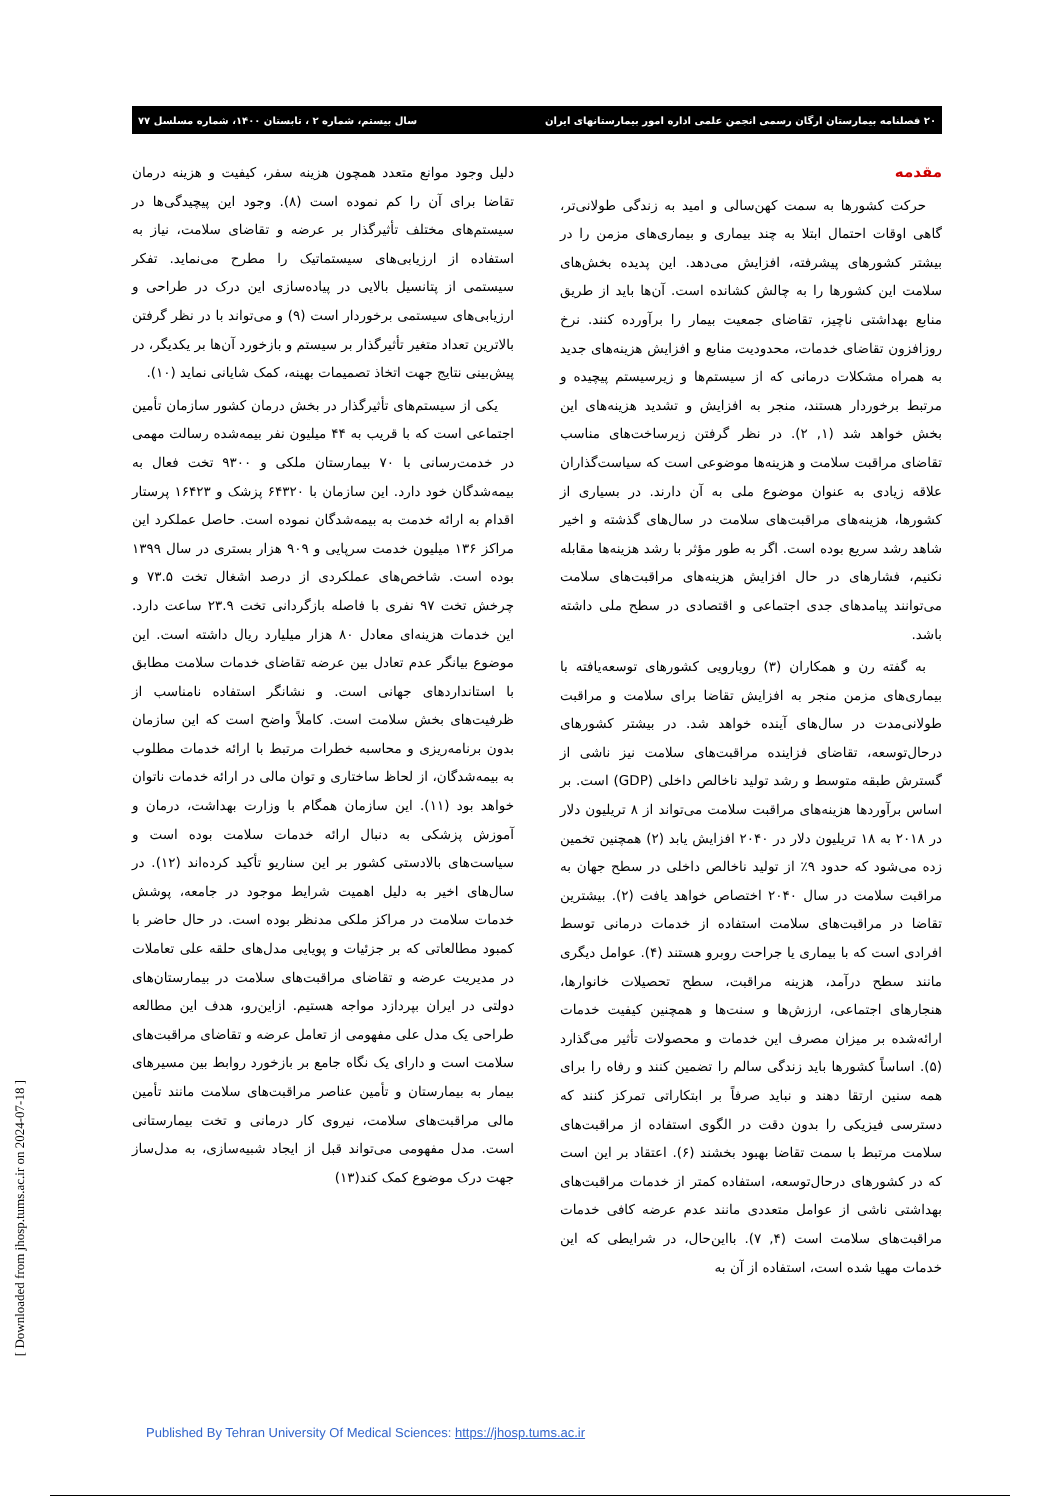۲۰ فصلنامه بیمارستان ارگان رسمی انجمن علمی اداره امور بیمارستانهای ایران سال بیستم، شماره ۲ ، تابستان ۱۴۰۰، شماره مسلسل ۷۷
مقدمه
حرکت کشورها به سمت کهن‌سالی و امید به زندگی طولانی‌تر، گاهی اوقات احتمال ابتلا به چند بیماری و بیماری‌های مزمن را در بیشتر کشورهای پیشرفته، افزایش می‌دهد. این پدیده بخش‌های سلامت این کشورها را به چالش کشانده است. آن‌ها باید از طریق منابع بهداشتی ناچیز، تقاضای جمعیت بیمار را برآورده کنند. نرخ روزافزون تقاضای خدمات، محدودیت منابع و افزایش هزینه‌های جدید به همراه مشکلات درمانی که از سیستم‌ها و زیرسیستم پیچیده و مرتبط برخوردار هستند، منجر به افزایش و تشدید هزینه‌های این بخش خواهد شد (۱, ۲). در نظر گرفتن زیرساخت‌های مناسب تقاضای مراقبت سلامت و هزینه‌ها موضوعی است که سیاست‌گذاران علاقه زیادی به عنوان موضوع ملی به آن دارند. در بسیاری از کشورها، هزینه‌های مراقبت‌های سلامت در سال‌های گذشته و اخیر شاهد رشد سریع بوده است. اگر به طور مؤثر با رشد هزینه‌ها مقابله نکنیم، فشارهای در حال افزایش هزینه‌های مراقبت‌های سلامت می‌توانند پیامدهای جدی اجتماعی و اقتصادی در سطح ملی داشته باشد.
به گفته رن و همکاران (۳) رویارویی کشورهای توسعه‌یافته با بیماری‌های مزمن منجر به افزایش تقاضا برای سلامت و مراقبت طولانی‌مدت در سال‌های آینده خواهد شد. در بیشتر کشورهای درحال‌توسعه، تقاضای فزاینده مراقبت‌های سلامت نیز ناشی از گسترش طبقه متوسط و رشد تولید ناخالص داخلی (GDP) است. بر اساس برآوردها هزینه‌های مراقبت سلامت می‌تواند از ۸ تریلیون دلار در ۲۰۱۸ به ۱۸ تریلیون دلار در ۲۰۴۰ افزایش یابد (۲) همچنین تخمین زده می‌شود که حدود ۹٪ از تولید ناخالص داخلی در سطح جهان به مراقبت سلامت در سال ۲۰۴۰ اختصاص خواهد یافت (۲). بیشترین تقاضا در مراقبت‌های سلامت استفاده از خدمات درمانی توسط افرادی است که با بیماری یا جراحت روبرو هستند (۴). عوامل دیگری مانند سطح درآمد، هزینه مراقبت، سطح تحصیلات خانوارها، هنجارهای اجتماعی، ارزش‌ها و سنت‌ها و همچنین کیفیت خدمات ارائه‌شده بر میزان مصرف این خدمات و محصولات تأثیر می‌گذارد (۵). اساساً کشورها باید زندگی سالم را تضمین کنند و رفاه را برای همه سنین ارتقا دهند و نباید صرفاً بر ابتکاراتی تمرکز کنند که دسترسی فیزیکی را بدون دقت در الگوی استفاده از مراقبت‌های سلامت مرتبط با سمت تقاضا بهبود بخشند (۶). اعتقاد بر این است که در کشورهای درحال‌توسعه، استفاده کمتر از خدمات مراقبت‌های بهداشتی ناشی از عوامل متعددی مانند عدم عرضه کافی خدمات مراقبت‌های سلامت است (۴, ۷). بااین‌حال، در شرایطی که این خدمات مهیا شده است، استفاده از آن به
دلیل وجود موانع متعدد همچون هزینه سفر، کیفیت و هزینه درمان تقاضا برای آن را کم نموده است (۸). وجود این پیچیدگی‌ها در سیستم‌های مختلف تأثیرگذار بر عرضه و تقاضای سلامت، نیاز به استفاده از ارزیابی‌های سیستماتیک را مطرح می‌نماید. تفکر سیستمی از پتانسیل بالایی در پیاده‌سازی این درک در طراحی و ارزیابی‌های سیستمی برخوردار است (۹) و می‌تواند با در نظر گرفتن بالاترین تعداد متغیر تأثیرگذار بر سیستم و بازخورد آن‌ها بر یکدیگر، در پیش‌بینی نتایج جهت اتخاذ تصمیمات بهینه، کمک شایانی نماید (۱۰).
یکی از سیستم‌های تأثیرگذار در بخش درمان کشور سازمان تأمین اجتماعی است که با قریب به ۴۴ میلیون نفر بیمه‌شده رسالت مهمی در خدمت‌رسانی با ۷۰ بیمارستان ملکی و ۹۳۰۰ تخت فعال به بیمه‌شدگان خود دارد. این سازمان با ۶۴۳۲۰ پزشک و ۱۶۴۲۳ پرستار اقدام به ارائه خدمت به بیمه‌شدگان نموده است. حاصل عملکرد این مراکز ۱۳۶ میلیون خدمت سرپایی و ۹۰۹ هزار بستری در سال ۱۳۹۹ بوده است. شاخص‌های عملکردی از درصد اشغال تخت ۷۳.۵ و چرخش تخت ۹۷ نفری با فاصله بازگردانی تخت ۲۳.۹ ساعت دارد. این خدمات هزینه‌ای معادل ۸۰ هزار میلیارد ریال داشته است. این موضوع بیانگر عدم تعادل بین عرضه تقاضای خدمات سلامت مطابق با استانداردهای جهانی است. و نشانگر استفاده نامناسب از ظرفیت‌های بخش سلامت است. کاملاً واضح است که این سازمان بدون برنامه‌ریزی و محاسبه خطرات مرتبط با ارائه خدمات مطلوب به بیمه‌شدگان، از لحاظ ساختاری و توان مالی در ارائه خدمات ناتوان خواهد بود (۱۱). این سازمان همگام با وزارت بهداشت، درمان و آموزش پزشکی به دنبال ارائه خدمات سلامت بوده است و سیاست‌های بالادستی کشور بر این سناریو تأکید کرده‌اند (۱۲). در سال‌های اخیر به دلیل اهمیت شرایط موجود در جامعه، پوشش خدمات سلامت در مراکز ملکی مدنظر بوده است. در حال حاضر با کمبود مطالعاتی که بر جزئیات و پویایی مدل‌های حلقه علی تعاملات در مدیریت عرضه و تقاضای مراقبت‌های سلامت در بیمارستان‌های دولتی در ایران بپردازد مواجه هستیم. ازاین‌رو، هدف این مطالعه طراحی یک مدل علی مفهومی از تعامل عرضه و تقاضای مراقبت‌های سلامت است و دارای یک نگاه جامع بر بازخورد روابط بین مسیرهای بیمار به بیمارستان و تأمین عناصر مراقبت‌های سلامت مانند تأمین مالی مراقبت‌های سلامت، نیروی کار درمانی و تخت بیمارستانی است. مدل مفهومی می‌تواند قبل از ایجاد شبیه‌سازی، به مدل‌ساز جهت درک موضوع کمک کند(۱۳)
[ Downloaded from jhosp.tums.ac.ir on 2024-07-18 ]
Published By Tehran University Of Medical Sciences: https://jhosp.tums.ac.ir